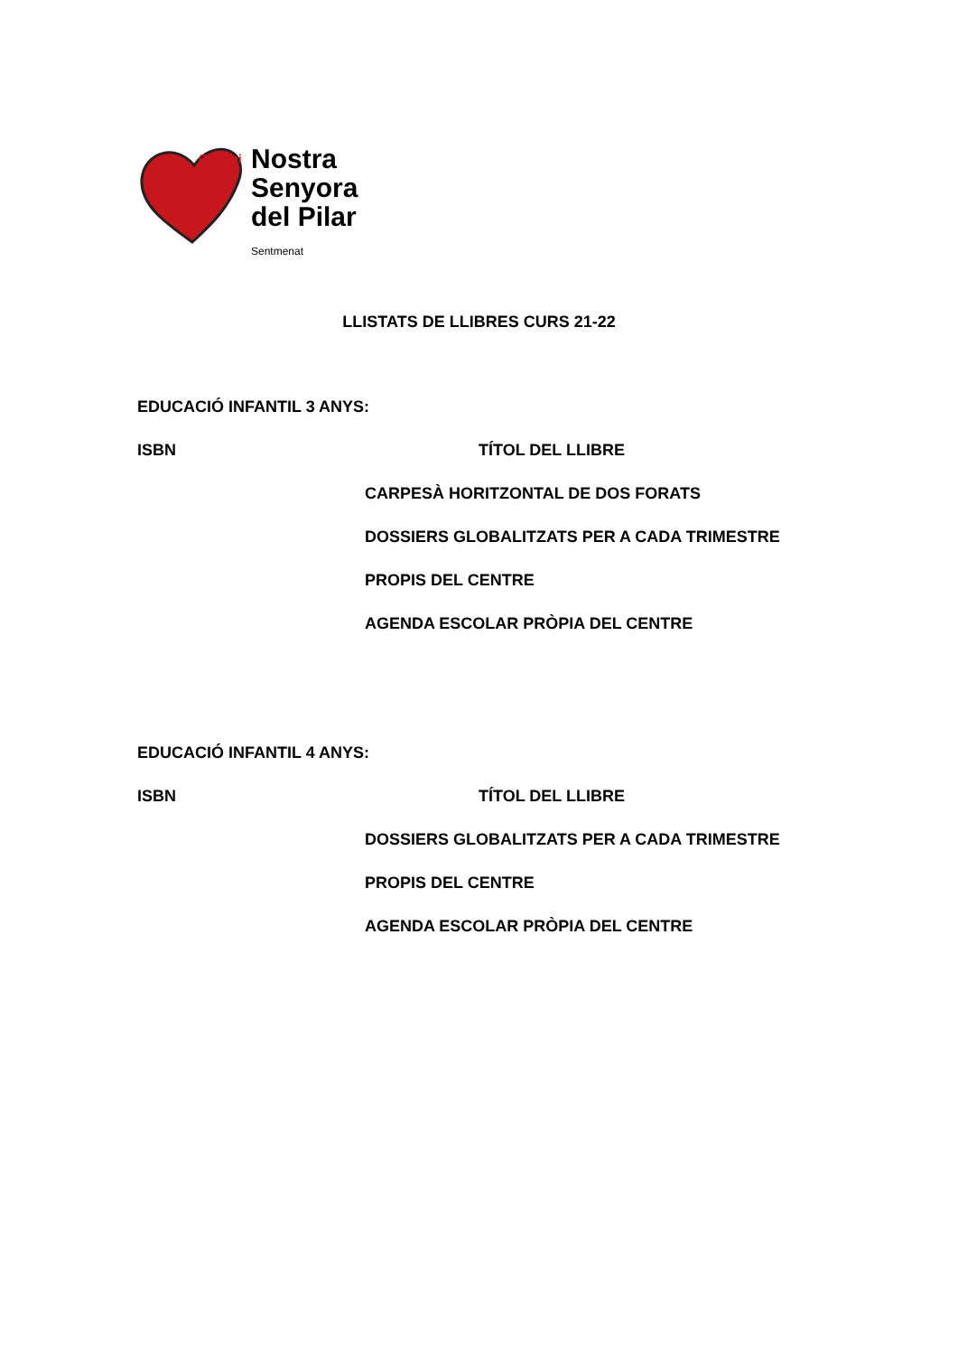Col·legi Nostra
Senyora
del Pilar
Sentmenat
LLISTATS DE LLIBRES CURS 21-22
EDUCACIÓ INFANTIL 3 ANYS:
| ISBN | TÍTOL DEL LLIBRE |
| --- | --- |
| | CARPESÀ HORITZONTAL DE DOS FORATS |
| | DOSSIERS GLOBALITZATS PER A CADA TRIMESTRE |
| | PROPIS DEL CENTRE |
| | AGENDA ESCOLAR PRÒPIA DEL CENTRE |
EDUCACIÓ INFANTIL 4 ANYS:
| ISBN | TÍTOL DEL LLIBRE |
| --- | --- |
| | DOSSIERS GLOBALITZATS PER A CADA TRIMESTRE |
| | PROPIS DEL CENTRE |
| | AGENDA ESCOLAR PRÒPIA DEL CENTRE |